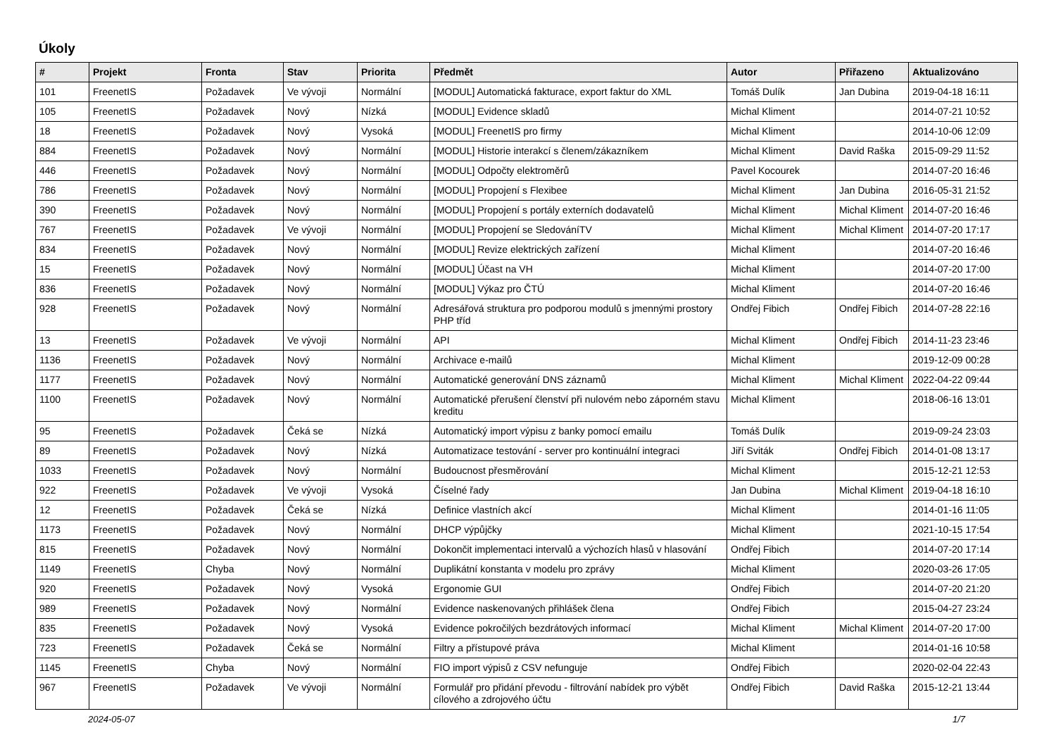Úkoly
| # | Projekt | Fronta | Stav | Priorita | Předmět | Autor | Přiřazeno | Aktualizováno |
| --- | --- | --- | --- | --- | --- | --- | --- | --- |
| 101 | FreenetIS | Požadavek | Ve vývoji | Normální | [MODUL] Automatická fakturace, export faktur do XML | Tomáš Dulík | Jan Dubina | 2019-04-18 16:11 |
| 105 | FreenetIS | Požadavek | Nový | Nízká | [MODUL] Evidence skladů | Michal Kliment | | 2014-07-21 10:52 |
| 18 | FreenetIS | Požadavek | Nový | Vysoká | [MODUL] FreenetIS pro firmy | Michal Kliment | | 2014-10-06 12:09 |
| 884 | FreenetIS | Požadavek | Nový | Normální | [MODUL] Historie interakcí s členem/zákazníkem | Michal Kliment | David Raška | 2015-09-29 11:52 |
| 446 | FreenetIS | Požadavek | Nový | Normální | [MODUL] Odpočty elektroměrů | Pavel Kocourek | | 2014-07-20 16:46 |
| 786 | FreenetIS | Požadavek | Nový | Normální | [MODUL] Propojení s Flexibee | Michal Kliment | Jan Dubina | 2016-05-31 21:52 |
| 390 | FreenetIS | Požadavek | Nový | Normální | [MODUL] Propojení s portály externích dodavatelů | Michal Kliment | Michal Kliment | 2014-07-20 16:46 |
| 767 | FreenetIS | Požadavek | Ve vývoji | Normální | [MODUL] Propojení se SledováníTV | Michal Kliment | Michal Kliment | 2014-07-20 17:17 |
| 834 | FreenetIS | Požadavek | Nový | Normální | [MODUL] Revize elektrických zařízení | Michal Kliment | | 2014-07-20 16:46 |
| 15 | FreenetIS | Požadavek | Nový | Normální | [MODUL] Účast na VH | Michal Kliment | | 2014-07-20 17:00 |
| 836 | FreenetIS | Požadavek | Nový | Normální | [MODUL] Výkaz pro ČTÚ | Michal Kliment | | 2014-07-20 16:46 |
| 928 | FreenetIS | Požadavek | Nový | Normální | Adresářová struktura pro podporou modulů s jmennými prostory PHP tříd | Ondřej Fibich | Ondřej Fibich | 2014-07-28 22:16 |
| 13 | FreenetIS | Požadavek | Ve vývoji | Normální | API | Michal Kliment | Ondřej Fibich | 2014-11-23 23:46 |
| 1136 | FreenetIS | Požadavek | Nový | Normální | Archivace e-mailů | Michal Kliment | | 2019-12-09 00:28 |
| 1177 | FreenetIS | Požadavek | Nový | Normální | Automatické generování DNS záznamů | Michal Kliment | Michal Kliment | 2022-04-22 09:44 |
| 1100 | FreenetIS | Požadavek | Nový | Normální | Automatické přerušení členství při nulovém nebo záporném stavu kreditu | Michal Kliment | | 2018-06-16 13:01 |
| 95 | FreenetIS | Požadavek | Čeká se | Nízká | Automatický import výpisu z banky pomocí emailu | Tomáš Dulík | | 2019-09-24 23:03 |
| 89 | FreenetIS | Požadavek | Nový | Nízká | Automatizace testování - server pro kontinuální integraci | Jiří Sviták | Ondřej Fibich | 2014-01-08 13:17 |
| 1033 | FreenetIS | Požadavek | Nový | Normální | Budoucnost přesměrování | Michal Kliment | | 2015-12-21 12:53 |
| 922 | FreenetIS | Požadavek | Ve vývoji | Vysoká | Číselné řady | Jan Dubina | Michal Kliment | 2019-04-18 16:10 |
| 12 | FreenetIS | Požadavek | Čeká se | Nízká | Definice vlastních akcí | Michal Kliment | | 2014-01-16 11:05 |
| 1173 | FreenetIS | Požadavek | Nový | Normální | DHCP výpůjčky | Michal Kliment | | 2021-10-15 17:54 |
| 815 | FreenetIS | Požadavek | Nový | Normální | Dokončit implementaci intervalů a výchozích hlasů v hlasování | Ondřej Fibich | | 2014-07-20 17:14 |
| 1149 | FreenetIS | Chyba | Nový | Normální | Duplikátní konstanta v modelu pro zprávy | Michal Kliment | | 2020-03-26 17:05 |
| 920 | FreenetIS | Požadavek | Nový | Vysoká | Ergonomie GUI | Ondřej Fibich | | 2014-07-20 21:20 |
| 989 | FreenetIS | Požadavek | Nový | Normální | Evidence naskenovaných přihlášek člena | Ondřej Fibich | | 2015-04-27 23:24 |
| 835 | FreenetIS | Požadavek | Nový | Vysoká | Evidence pokročilých bezdrátových informací | Michal Kliment | Michal Kliment | 2014-07-20 17:00 |
| 723 | FreenetIS | Požadavek | Čeká se | Normální | Filtry a přístupové práva | Michal Kliment | | 2014-01-16 10:58 |
| 1145 | FreenetIS | Chyba | Nový | Normální | FIO import výpisů z CSV nefunguje | Ondřej Fibich | | 2020-02-04 22:43 |
| 967 | FreenetIS | Požadavek | Ve vývoji | Normální | Formulář pro přidání převodu - filtrování nabídek pro výbět cílového a zdrojového účtu | Ondřej Fibich | David Raška | 2015-12-21 13:44 |
2024-05-07 1/7